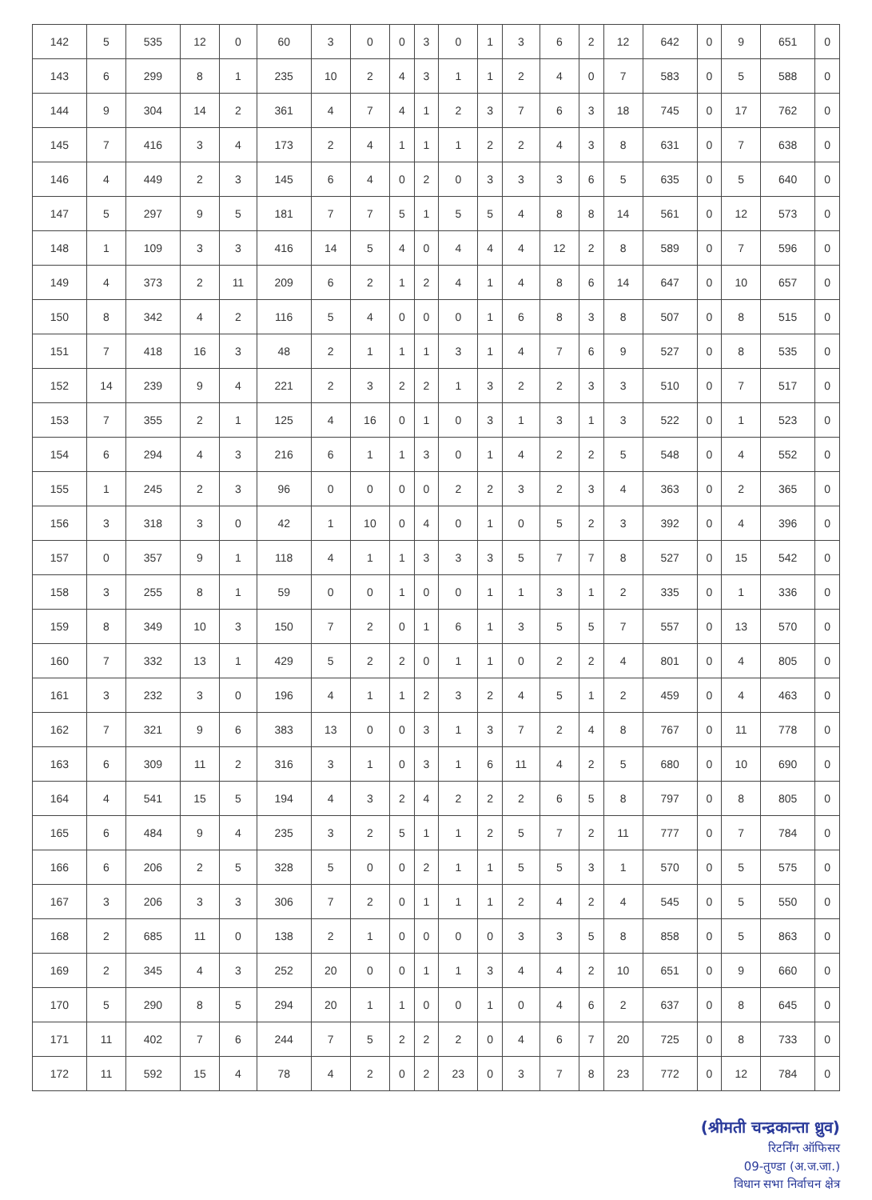| 142 | 5 | 535 | 12 | 0 | 60 | 3 | 0 | 0 | 3 | 0 | 1 | 3 | 6 | 2 | 12 | 642 | 0 | 9 | 651 | 0 |
| 143 | 6 | 299 | 8 | 1 | 235 | 10 | 2 | 4 | 3 | 1 | 1 | 2 | 4 | 0 | 7 | 583 | 0 | 5 | 588 | 0 |
| 144 | 9 | 304 | 14 | 2 | 361 | 4 | 7 | 4 | 1 | 2 | 3 | 7 | 6 | 3 | 18 | 745 | 0 | 17 | 762 | 0 |
| 145 | 7 | 416 | 3 | 4 | 173 | 2 | 4 | 1 | 1 | 1 | 2 | 2 | 4 | 3 | 8 | 631 | 0 | 7 | 638 | 0 |
| 146 | 4 | 449 | 2 | 3 | 145 | 6 | 4 | 0 | 2 | 0 | 3 | 3 | 3 | 6 | 5 | 635 | 0 | 5 | 640 | 0 |
| 147 | 5 | 297 | 9 | 5 | 181 | 7 | 7 | 5 | 1 | 5 | 5 | 4 | 8 | 8 | 14 | 561 | 0 | 12 | 573 | 0 |
| 148 | 1 | 109 | 3 | 3 | 416 | 14 | 5 | 4 | 0 | 4 | 4 | 4 | 12 | 2 | 8 | 589 | 0 | 7 | 596 | 0 |
| 149 | 4 | 373 | 2 | 11 | 209 | 6 | 2 | 1 | 2 | 4 | 1 | 4 | 8 | 6 | 14 | 647 | 0 | 10 | 657 | 0 |
| 150 | 8 | 342 | 4 | 2 | 116 | 5 | 4 | 0 | 0 | 0 | 1 | 6 | 8 | 3 | 8 | 507 | 0 | 8 | 515 | 0 |
| 151 | 7 | 418 | 16 | 3 | 48 | 2 | 1 | 1 | 1 | 3 | 1 | 4 | 7 | 6 | 9 | 527 | 0 | 8 | 535 | 0 |
| 152 | 14 | 239 | 9 | 4 | 221 | 2 | 3 | 2 | 2 | 1 | 3 | 2 | 2 | 3 | 3 | 510 | 0 | 7 | 517 | 0 |
| 153 | 7 | 355 | 2 | 1 | 125 | 4 | 16 | 0 | 1 | 0 | 3 | 1 | 3 | 1 | 3 | 522 | 0 | 1 | 523 | 0 |
| 154 | 6 | 294 | 4 | 3 | 216 | 6 | 1 | 1 | 3 | 0 | 1 | 4 | 2 | 2 | 5 | 548 | 0 | 4 | 552 | 0 |
| 155 | 1 | 245 | 2 | 3 | 96 | 0 | 0 | 0 | 0 | 2 | 2 | 3 | 2 | 3 | 4 | 363 | 0 | 2 | 365 | 0 |
| 156 | 3 | 318 | 3 | 0 | 42 | 1 | 10 | 0 | 4 | 0 | 1 | 0 | 5 | 2 | 3 | 392 | 0 | 4 | 396 | 0 |
| 157 | 0 | 357 | 9 | 1 | 118 | 4 | 1 | 1 | 3 | 3 | 3 | 5 | 7 | 7 | 8 | 527 | 0 | 15 | 542 | 0 |
| 158 | 3 | 255 | 8 | 1 | 59 | 0 | 0 | 1 | 0 | 0 | 1 | 1 | 3 | 1 | 2 | 335 | 0 | 1 | 336 | 0 |
| 159 | 8 | 349 | 10 | 3 | 150 | 7 | 2 | 0 | 1 | 6 | 1 | 3 | 5 | 5 | 7 | 557 | 0 | 13 | 570 | 0 |
| 160 | 7 | 332 | 13 | 1 | 429 | 5 | 2 | 2 | 0 | 1 | 1 | 0 | 2 | 2 | 4 | 801 | 0 | 4 | 805 | 0 |
| 161 | 3 | 232 | 3 | 0 | 196 | 4 | 1 | 1 | 2 | 3 | 2 | 4 | 5 | 1 | 2 | 459 | 0 | 4 | 463 | 0 |
| 162 | 7 | 321 | 9 | 6 | 383 | 13 | 0 | 0 | 3 | 1 | 3 | 7 | 2 | 4 | 8 | 767 | 0 | 11 | 778 | 0 |
| 163 | 6 | 309 | 11 | 2 | 316 | 3 | 1 | 0 | 3 | 1 | 6 | 11 | 4 | 2 | 5 | 680 | 0 | 10 | 690 | 0 |
| 164 | 4 | 541 | 15 | 5 | 194 | 4 | 3 | 2 | 4 | 2 | 2 | 2 | 6 | 5 | 8 | 797 | 0 | 8 | 805 | 0 |
| 165 | 6 | 484 | 9 | 4 | 235 | 3 | 2 | 5 | 1 | 1 | 2 | 5 | 7 | 2 | 11 | 777 | 0 | 7 | 784 | 0 |
| 166 | 6 | 206 | 2 | 5 | 328 | 5 | 0 | 0 | 2 | 1 | 1 | 5 | 5 | 3 | 1 | 570 | 0 | 5 | 575 | 0 |
| 167 | 3 | 206 | 3 | 3 | 306 | 7 | 2 | 0 | 1 | 1 | 1 | 2 | 4 | 2 | 4 | 545 | 0 | 5 | 550 | 0 |
| 168 | 2 | 685 | 11 | 0 | 138 | 2 | 1 | 0 | 0 | 0 | 0 | 3 | 3 | 5 | 8 | 858 | 0 | 5 | 863 | 0 |
| 169 | 2 | 345 | 4 | 3 | 252 | 20 | 0 | 0 | 1 | 1 | 3 | 4 | 4 | 2 | 10 | 651 | 0 | 9 | 660 | 0 |
| 170 | 5 | 290 | 8 | 5 | 294 | 20 | 1 | 1 | 0 | 0 | 1 | 0 | 4 | 6 | 2 | 637 | 0 | 8 | 645 | 0 |
| 171 | 11 | 402 | 7 | 6 | 244 | 7 | 5 | 2 | 2 | 2 | 0 | 4 | 6 | 7 | 20 | 725 | 0 | 8 | 733 | 0 |
| 172 | 11 | 592 | 15 | 4 | 78 | 4 | 2 | 0 | 2 | 23 | 0 | 3 | 7 | 8 | 23 | 772 | 0 | 12 | 784 | 0 |
(श्रीमती चन्द्रकान्ता ध्रुव)
रिटर्निंग ऑफिसर
09-तुण्डा (अ.ज.जा.)
विधान सभा निर्वाचन क्षेत्र